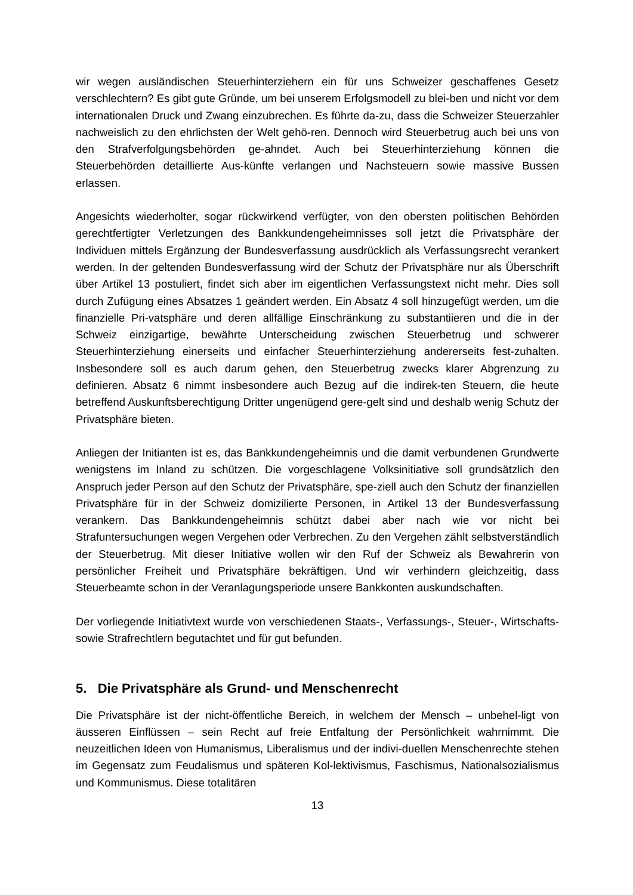wir wegen ausländischen Steuerhinterziehern ein für uns Schweizer geschaffenes Gesetz verschlechtern? Es gibt gute Gründe, um bei unserem Erfolgsmodell zu blei-ben und nicht vor dem internationalen Druck und Zwang einzubrechen. Es führte da-zu, dass die Schweizer Steuerzahler nachweislich zu den ehrlichsten der Welt gehö-ren. Dennoch wird Steuerbetrug auch bei uns von den Strafverfolgungsbehörden ge-ahndet. Auch bei Steuerhinterziehung können die Steuerbehörden detaillierte Aus-künfte verlangen und Nachsteuern sowie massive Bussen erlassen.
Angesichts wiederholter, sogar rückwirkend verfügter, von den obersten politischen Behörden gerechtfertigter Verletzungen des Bankkundengeheimnisses soll jetzt die Privatsphäre der Individuen mittels Ergänzung der Bundesverfassung ausdrücklich als Verfassungsrecht verankert werden. In der geltenden Bundesverfassung wird der Schutz der Privatsphäre nur als Überschrift über Artikel 13 postuliert, findet sich aber im eigentlichen Verfassungstext nicht mehr. Dies soll durch Zufügung eines Absatzes 1 geändert werden. Ein Absatz 4 soll hinzugefügt werden, um die finanzielle Pri-vatsphäre und deren allfällige Einschränkung zu substantiieren und die in der Schweiz einzigartige, bewährte Unterscheidung zwischen Steuerbetrug und schwerer Steuerhinterziehung einerseits und einfacher Steuerhinterziehung andererseits fest-zuhalten. Insbesondere soll es auch darum gehen, den Steuerbetrug zwecks klarer Abgrenzung zu definieren. Absatz 6 nimmt insbesondere auch Bezug auf die indirek-ten Steuern, die heute betreffend Auskunftsberechtigung Dritter ungenügend gere-gelt sind und deshalb wenig Schutz der Privatsphäre bieten.
Anliegen der Initianten ist es, das Bankkundengeheimnis und die damit verbundenen Grundwerte wenigstens im Inland zu schützen. Die vorgeschlagene Volksinitiative soll grundsätzlich den Anspruch jeder Person auf den Schutz der Privatsphäre, spe-ziell auch den Schutz der finanziellen Privatsphäre für in der Schweiz domizilierte Personen, in Artikel 13 der Bundesverfassung verankern. Das Bankkundengeheimnis schützt dabei aber nach wie vor nicht bei Strafuntersuchungen wegen Vergehen oder Verbrechen. Zu den Vergehen zählt selbstverständlich der Steuerbetrug. Mit dieser Initiative wollen wir den Ruf der Schweiz als Bewahrerin von persönlicher Freiheit und Privatsphäre bekräftigen. Und wir verhindern gleichzeitig, dass Steuerbeamte schon in der Veranlagungsperiode unsere Bankkonten auskundschaften.
Der vorliegende Initiativtext wurde von verschiedenen Staats-, Verfassungs-, Steuer-, Wirtschafts- sowie Strafrechtlern begutachtet und für gut befunden.
5. Die Privatsphäre als Grund- und Menschenrecht
Die Privatsphäre ist der nicht-öffentliche Bereich, in welchem der Mensch – unbehel-ligt von äusseren Einflüssen – sein Recht auf freie Entfaltung der Persönlichkeit wahrnimmt. Die neuzeitlichen Ideen von Humanismus, Liberalismus und der indivi-duellen Menschenrechte stehen im Gegensatz zum Feudalismus und späteren Kol-lektivismus, Faschismus, Nationalsozialismus und Kommunismus. Diese totalitären
13